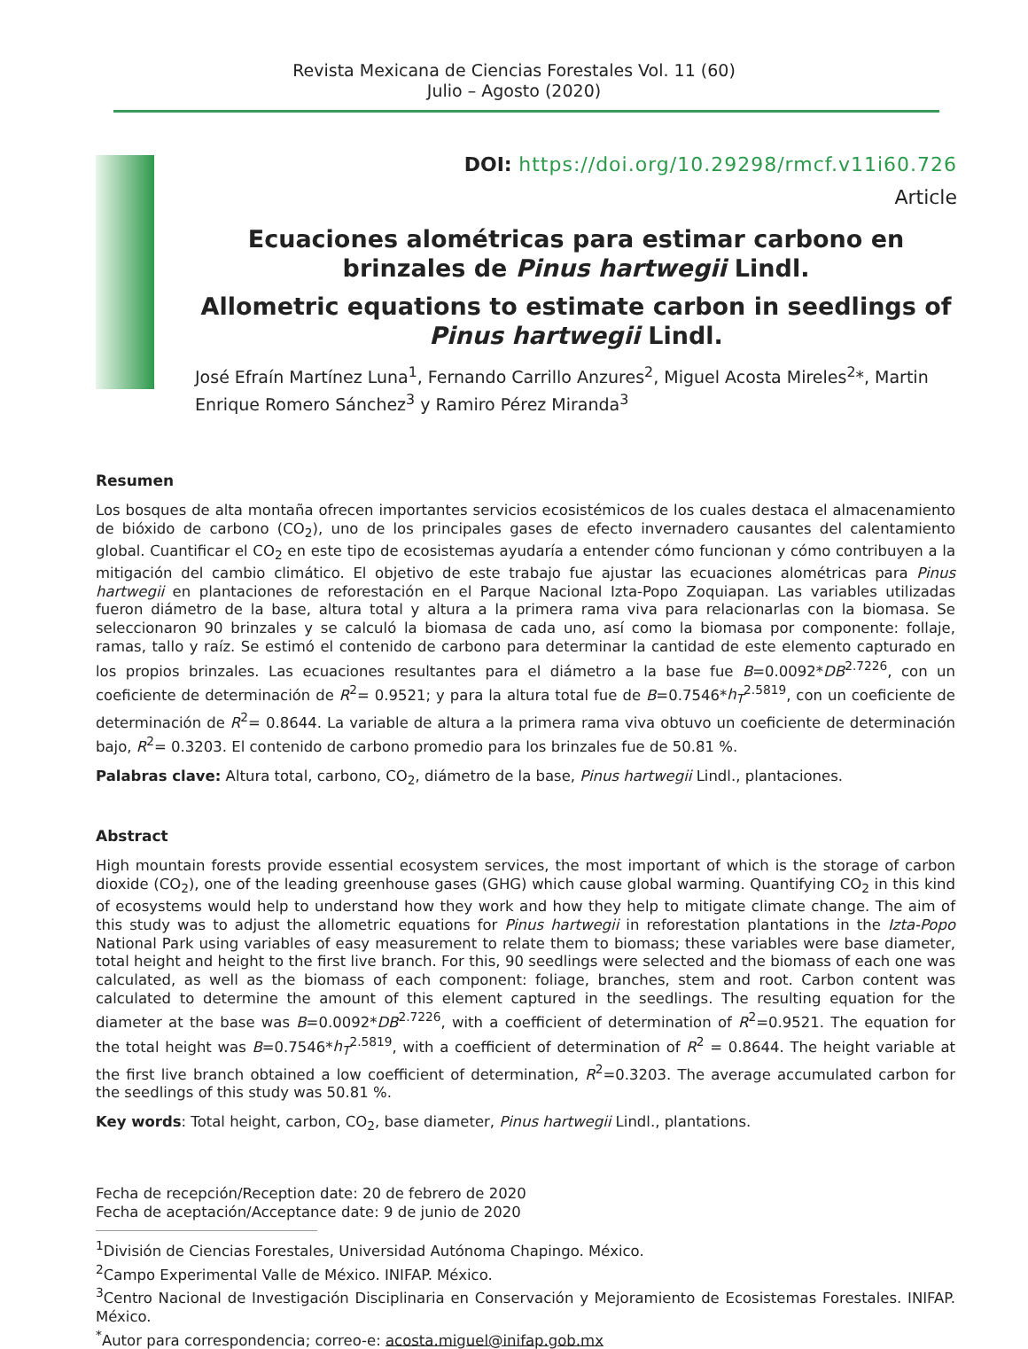Revista Mexicana de Ciencias Forestales Vol. 11 (60)
Julio – Agosto (2020)
DOI: https://doi.org/10.29298/rmcf.v11i60.726
Article
Ecuaciones alométricas para estimar carbono en brinzales de Pinus hartwegii Lindl.
Allometric equations to estimate carbon in seedlings of Pinus hartwegii Lindl.
José Efraín Martínez Luna<sup>1</sup>, Fernando Carrillo Anzures<sup>2</sup>, Miguel Acosta Mireles<sup>2</sup>*, Martin Enrique Romero Sánchez<sup>3</sup> y Ramiro Pérez Miranda<sup>3</sup>
Resumen
Los bosques de alta montaña ofrecen importantes servicios ecosistémicos de los cuales destaca el almacenamiento de bióxido de carbono (CO<sub>2</sub>), uno de los principales gases de efecto invernadero causantes del calentamiento global. Cuantificar el CO<sub>2</sub> en este tipo de ecosistemas ayudaría a entender cómo funcionan y cómo contribuyen a la mitigación del cambio climático. El objetivo de este trabajo fue ajustar las ecuaciones alométricas para Pinus hartwegii en plantaciones de reforestación en el Parque Nacional Izta-Popo Zoquiapan. Las variables utilizadas fueron diámetro de la base, altura total y altura a la primera rama viva para relacionarlas con la biomasa. Se seleccionaron 90 brinzales y se calculó la biomasa de cada uno, así como la biomasa por componente: follaje, ramas, tallo y raíz. Se estimó el contenido de carbono para determinar la cantidad de este elemento capturado en los propios brinzales. Las ecuaciones resultantes para el diámetro a la base fue B=0.0092*DB<sup>2.7226</sup>, con un coeficiente de determinación de R<sup>2</sup>= 0.9521; y para la altura total fue de B=0.7546*h<sub>T</sub><sup>2.5819</sup>, con un coeficiente de determinación de R<sup>2</sup>= 0.8644. La variable de altura a la primera rama viva obtuvo un coeficiente de determinación bajo, R<sup>2</sup>= 0.3203. El contenido de carbono promedio para los brinzales fue de 50.81 %.
Palabras clave: Altura total, carbono, CO<sub>2</sub>, diámetro de la base, Pinus hartwegii Lindl., plantaciones.
Abstract
High mountain forests provide essential ecosystem services, the most important of which is the storage of carbon dioxide (CO<sub>2</sub>), one of the leading greenhouse gases (GHG) which cause global warming. Quantifying CO<sub>2</sub> in this kind of ecosystems would help to understand how they work and how they help to mitigate climate change. The aim of this study was to adjust the allometric equations for Pinus hartwegii in reforestation plantations in the Izta-Popo National Park using variables of easy measurement to relate them to biomass; these variables were base diameter, total height and height to the first live branch. For this, 90 seedlings were selected and the biomass of each one was calculated, as well as the biomass of each component: foliage, branches, stem and root. Carbon content was calculated to determine the amount of this element captured in the seedlings. The resulting equation for the diameter at the base was B=0.0092*DB<sup>2.7226</sup>, with a coefficient of determination of R<sup>2</sup>=0.9521. The equation for the total height was B=0.7546*h<sub>T</sub><sup>2.5819</sup>, with a coefficient of determination of R<sup>2</sup> = 0.8644. The height variable at the first live branch obtained a low coefficient of determination, R<sup>2</sup>=0.3203. The average accumulated carbon for the seedlings of this study was 50.81 %.
Key words: Total height, carbon, CO<sub>2</sub>, base diameter, Pinus hartwegii Lindl., plantations.
Fecha de recepción/Reception date: 20 de febrero de 2020
Fecha de aceptación/Acceptance date: 9 de junio de 2020
<sup>1</sup> División de Ciencias Forestales, Universidad Autónoma Chapingo. México.
<sup>2</sup> Campo Experimental Valle de México. INIFAP. México.
<sup>3</sup> Centro Nacional de Investigación Disciplinaria en Conservación y Mejoramiento de Ecosistemas Forestales. INIFAP. México.
<sup>*</sup> Autor para correspondencia; correo-e: acosta.miguel@inifap.gob.mx